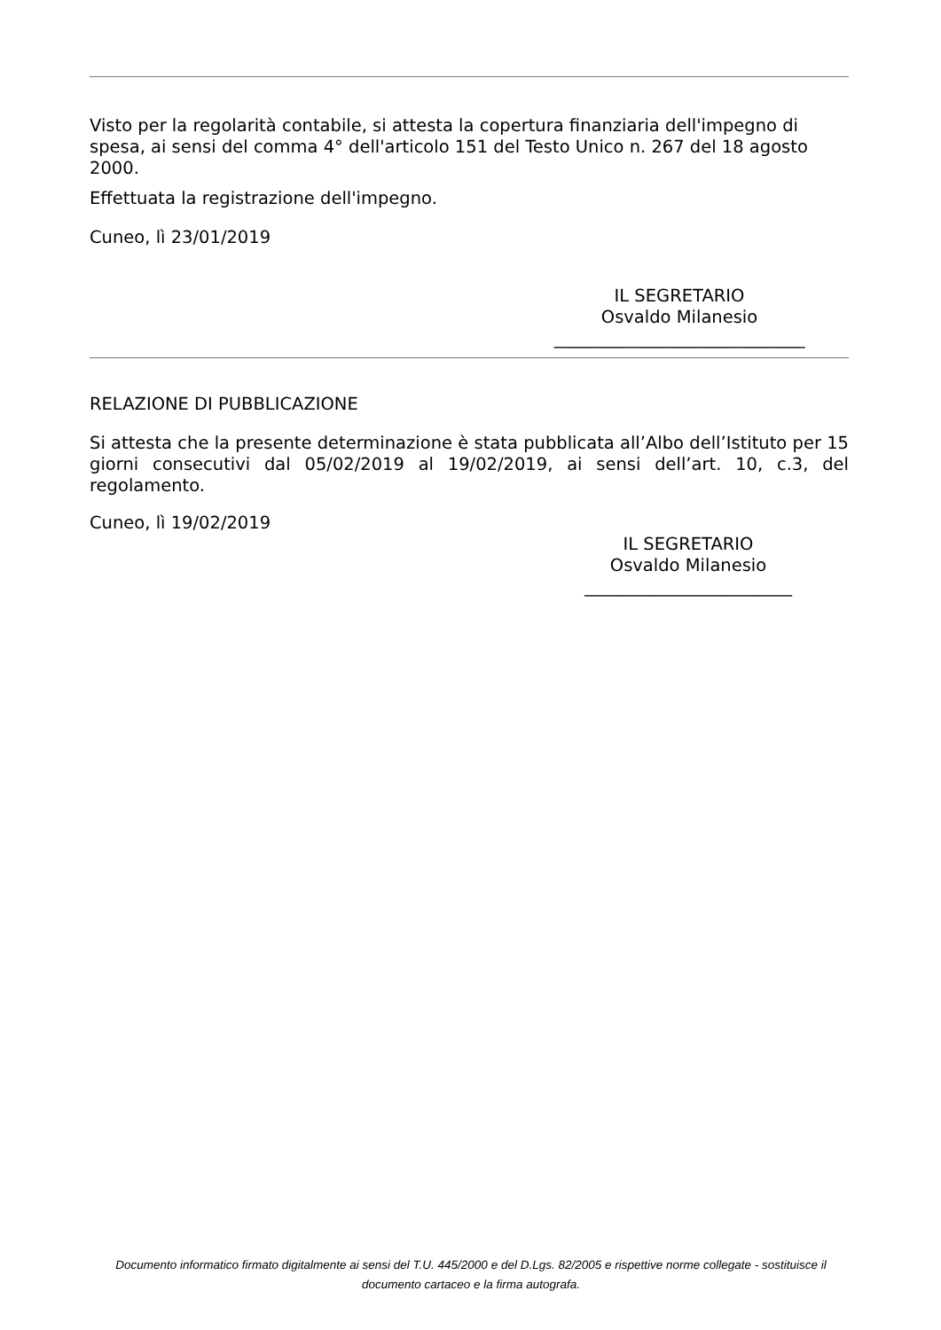Visto per la regolarità contabile, si attesta la copertura finanziaria dell'impegno di spesa, ai sensi del comma 4° dell'articolo 151 del Testo Unico n. 267 del 18 agosto 2000.
Effettuata la registrazione dell'impegno.
Cuneo, lì 23/01/2019
IL SEGRETARIO
Osvaldo Milanesio
_____________________________
RELAZIONE DI PUBBLICAZIONE
Si attesta che la presente determinazione è stata pubblicata all’Albo dell’Istituto per 15 giorni consecutivi dal 05/02/2019 al 19/02/2019, ai sensi dell’art. 10, c.3, del regolamento.
Cuneo, lì 19/02/2019
IL SEGRETARIO
Osvaldo Milanesio
________________________
Documento informatico firmato digitalmente ai sensi del T.U. 445/2000 e del D.Lgs. 82/2005 e rispettive norme collegate - sostituisce il documento cartaceo e la firma autografa.